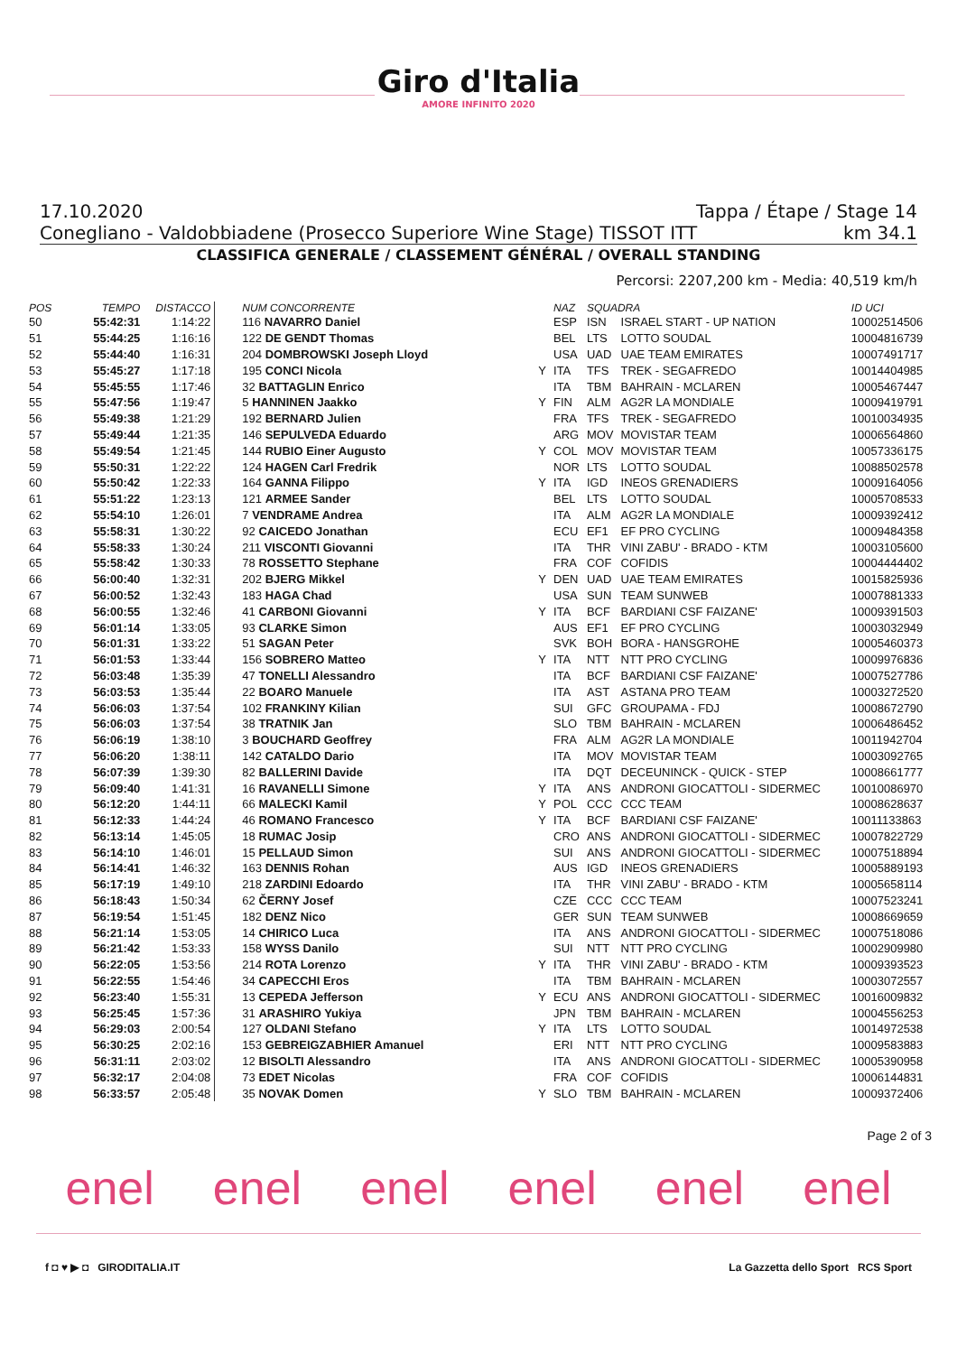Giro d'Italia
AMORE INFINITO 2020
17.10.2020 Tappa / Étape / Stage 14
Conegliano - Valdobbiadene (Prosecco Superiore Wine Stage) TISSOT ITT km 34.1
CLASSIFICA GENERALE / CLASSEMENT GÉNÉRAL / OVERALL STANDING
Percorsi: 2207,200 km - Media: 40,519 km/h
| POS | TEMPO | DISTACCO | NUM CONCORRENTE | | NAZ | SQUADRA | | ID UCI |
| --- | --- | --- | --- | --- | --- | --- | --- | --- |
| 50 | 55:42:31 | 1:14:22 | 116 NAVARRO Daniel | | ESP | ISN | ISRAEL START - UP NATION | 10002514506 |
| 51 | 55:44:25 | 1:16:16 | 122 DE GENDT Thomas | | BEL | LTS | LOTTO SOUDAL | 10004816739 |
| 52 | 55:44:40 | 1:16:31 | 204 DOMBROWSKI Joseph Lloyd | | USA | UAD | UAE TEAM EMIRATES | 10007491717 |
| 53 | 55:45:27 | 1:17:18 | 195 CONCI Nicola | Y | ITA | TFS | TREK - SEGAFREDO | 10014404985 |
| 54 | 55:45:55 | 1:17:46 | 32 BATTAGLIN Enrico | | ITA | TBM | BAHRAIN - MCLAREN | 10005467447 |
| 55 | 55:47:56 | 1:19:47 | 5 HANNINEN Jaakko | Y | FIN | ALM | AG2R LA MONDIALE | 10009419791 |
| 56 | 55:49:38 | 1:21:29 | 192 BERNARD Julien | | FRA | TFS | TREK - SEGAFREDO | 10010034935 |
| 57 | 55:49:44 | 1:21:35 | 146 SEPULVEDA Eduardo | | ARG | MOV | MOVISTAR TEAM | 10006564860 |
| 58 | 55:49:54 | 1:21:45 | 144 RUBIO Einer Augusto | Y | COL | MOV | MOVISTAR TEAM | 10057336175 |
| 59 | 55:50:31 | 1:22:22 | 124 HAGEN Carl Fredrik | | NOR | LTS | LOTTO SOUDAL | 10088502578 |
| 60 | 55:50:42 | 1:22:33 | 164 GANNA Filippo | Y | ITA | IGD | INEOS GRENADIERS | 10009164056 |
| 61 | 55:51:22 | 1:23:13 | 121 ARMEE Sander | | BEL | LTS | LOTTO SOUDAL | 10005708533 |
| 62 | 55:54:10 | 1:26:01 | 7 VENDRAME Andrea | | ITA | ALM | AG2R LA MONDIALE | 10009392412 |
| 63 | 55:58:31 | 1:30:22 | 92 CAICEDO Jonathan | | ECU | EF1 | EF PRO CYCLING | 10009484358 |
| 64 | 55:58:33 | 1:30:24 | 211 VISCONTI Giovanni | | ITA | THR | VINI ZABU' - BRADO - KTM | 10003105600 |
| 65 | 55:58:42 | 1:30:33 | 78 ROSSETTO Stephane | | FRA | COF | COFIDIS | 10004444402 |
| 66 | 56:00:40 | 1:32:31 | 202 BJERG Mikkel | Y | DEN | UAD | UAE TEAM EMIRATES | 10015825936 |
| 67 | 56:00:52 | 1:32:43 | 183 HAGA Chad | | USA | SUN | TEAM SUNWEB | 10007881333 |
| 68 | 56:00:55 | 1:32:46 | 41 CARBONI Giovanni | Y | ITA | BCF | BARDIANI CSF FAIZANE' | 10009391503 |
| 69 | 56:01:14 | 1:33:05 | 93 CLARKE Simon | | AUS | EF1 | EF PRO CYCLING | 10003032949 |
| 70 | 56:01:31 | 1:33:22 | 51 SAGAN Peter | | SVK | BOH | BORA - HANSGROHE | 10005460373 |
| 71 | 56:01:53 | 1:33:44 | 156 SOBRERO Matteo | Y | ITA | NTT | NTT PRO CYCLING | 10009976836 |
| 72 | 56:03:48 | 1:35:39 | 47 TONELLI Alessandro | | ITA | BCF | BARDIANI CSF FAIZANE' | 10007527786 |
| 73 | 56:03:53 | 1:35:44 | 22 BOARO Manuele | | ITA | AST | ASTANA PRO TEAM | 10003272520 |
| 74 | 56:06:03 | 1:37:54 | 102 FRANKINY Kilian | | SUI | GFC | GROUPAMA - FDJ | 10008672790 |
| 75 | 56:06:03 | 1:37:54 | 38 TRATNIK Jan | | SLO | TBM | BAHRAIN - MCLAREN | 10006486452 |
| 76 | 56:06:19 | 1:38:10 | 3 BOUCHARD Geoffrey | | FRA | ALM | AG2R LA MONDIALE | 10011942704 |
| 77 | 56:06:20 | 1:38:11 | 142 CATALDO Dario | | ITA | MOV | MOVISTAR TEAM | 10003092765 |
| 78 | 56:07:39 | 1:39:30 | 82 BALLERINI Davide | | ITA | DQT | DECEUNINCK - QUICK - STEP | 10008661777 |
| 79 | 56:09:40 | 1:41:31 | 16 RAVANELLI Simone | Y | ITA | ANS | ANDRONI GIOCATTOLI - SIDERMEC | 10010086970 |
| 80 | 56:12:20 | 1:44:11 | 66 MALECKI Kamil | Y | POL | CCC | CCC TEAM | 10008628637 |
| 81 | 56:12:33 | 1:44:24 | 46 ROMANO Francesco | Y | ITA | BCF | BARDIANI CSF FAIZANE' | 10011133863 |
| 82 | 56:13:14 | 1:45:05 | 18 RUMAC Josip | | CRO | ANS | ANDRONI GIOCATTOLI - SIDERMEC | 10007822729 |
| 83 | 56:14:10 | 1:46:01 | 15 PELLAUD Simon | | SUI | ANS | ANDRONI GIOCATTOLI - SIDERMEC | 10007518894 |
| 84 | 56:14:41 | 1:46:32 | 163 DENNIS Rohan | | AUS | IGD | INEOS GRENADIERS | 10005889193 |
| 85 | 56:17:19 | 1:49:10 | 218 ZARDINI Edoardo | | ITA | THR | VINI ZABU' - BRADO - KTM | 10005658114 |
| 86 | 56:18:43 | 1:50:34 | 62 ČERNY Josef | | CZE | CCC | CCC TEAM | 10007523241 |
| 87 | 56:19:54 | 1:51:45 | 182 DENZ Nico | | GER | SUN | TEAM SUNWEB | 10008669659 |
| 88 | 56:21:14 | 1:53:05 | 14 CHIRICO Luca | | ITA | ANS | ANDRONI GIOCATTOLI - SIDERMEC | 10007518086 |
| 89 | 56:21:42 | 1:53:33 | 158 WYSS Danilo | | SUI | NTT | NTT PRO CYCLING | 10002909980 |
| 90 | 56:22:05 | 1:53:56 | 214 ROTA Lorenzo | Y | ITA | THR | VINI ZABU' - BRADO - KTM | 10009393523 |
| 91 | 56:22:55 | 1:54:46 | 34 CAPECCHI Eros | | ITA | TBM | BAHRAIN - MCLAREN | 10003072557 |
| 92 | 56:23:40 | 1:55:31 | 13 CEPEDA Jefferson | Y | ECU | ANS | ANDRONI GIOCATTOLI - SIDERMEC | 10016009832 |
| 93 | 56:25:45 | 1:57:36 | 31 ARASHIRO Yukiya | | JPN | TBM | BAHRAIN - MCLAREN | 10004556253 |
| 94 | 56:29:03 | 2:00:54 | 127 OLDANI Stefano | Y | ITA | LTS | LOTTO SOUDAL | 10014972538 |
| 95 | 56:30:25 | 2:02:16 | 153 GEBREIGZABHIER Amanuel | | ERI | NTT | NTT PRO CYCLING | 10009583883 |
| 96 | 56:31:11 | 2:03:02 | 12 BISOLTI Alessandro | | ITA | ANS | ANDRONI GIOCATTOLI - SIDERMEC | 10005390958 |
| 97 | 56:32:17 | 2:04:08 | 73 EDET Nicolas | | FRA | COF | COFIDIS | 10006144831 |
| 98 | 56:33:57 | 2:05:48 | 35 NOVAK Domen | Y | SLO | TBM | BAHRAIN - MCLAREN | 10009372406 |
Page 2 of 3
enel enel enel enel enel enel
f ◘ ♥ ▶ ◘ GIRODITALIA.IT La Gazzetta dello Sport RCS Sport